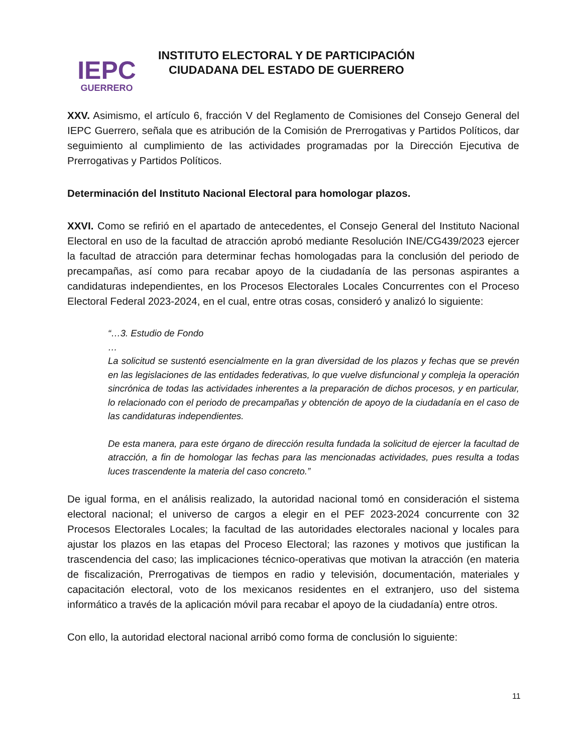IEPC
GUERRERO
INSTITUTO ELECTORAL Y DE PARTICIPACIÓN
CIUDADANA DEL ESTADO DE GUERRERO
XXV. Asimismo, el artículo 6, fracción V del Reglamento de Comisiones del Consejo General del IEPC Guerrero, señala que es atribución de la Comisión de Prerrogativas y Partidos Políticos, dar seguimiento al cumplimiento de las actividades programadas por la Dirección Ejecutiva de Prerrogativas y Partidos Políticos.
Determinación del Instituto Nacional Electoral para homologar plazos.
XXVI. Como se refirió en el apartado de antecedentes, el Consejo General del Instituto Nacional Electoral en uso de la facultad de atracción aprobó mediante Resolución INE/CG439/2023 ejercer la facultad de atracción para determinar fechas homologadas para la conclusión del periodo de precampañas, así como para recabar apoyo de la ciudadanía de las personas aspirantes a candidaturas independientes, en los Procesos Electorales Locales Concurrentes con el Proceso Electoral Federal 2023-2024, en el cual, entre otras cosas, consideró y analizó lo siguiente:
“…3. Estudio de Fondo
…
La solicitud se sustentó esencialmente en la gran diversidad de los plazos y fechas que se prevén en las legislaciones de las entidades federativas, lo que vuelve disfuncional y compleja la operación sincrónica de todas las actividades inherentes a la preparación de dichos procesos, y en particular, lo relacionado con el periodo de precampañas y obtención de apoyo de la ciudadanía en el caso de las candidaturas independientes.
De esta manera, para este órgano de dirección resulta fundada la solicitud de ejercer la facultad de atracción, a fin de homologar las fechas para las mencionadas actividades, pues resulta a todas luces trascendente la materia del caso concreto.”
De igual forma, en el análisis realizado, la autoridad nacional tomó en consideración el sistema electoral nacional; el universo de cargos a elegir en el PEF 2023-2024 concurrente con 32 Procesos Electorales Locales; la facultad de las autoridades electorales nacional y locales para ajustar los plazos en las etapas del Proceso Electoral; las razones y motivos que justifican la trascendencia del caso; las implicaciones técnico-operativas que motivan la atracción (en materia de fiscalización, Prerrogativas de tiempos en radio y televisión, documentación, materiales y capacitación electoral, voto de los mexicanos residentes en el extranjero, uso del sistema informático a través de la aplicación móvil para recabar el apoyo de la ciudadanía) entre otros.
Con ello, la autoridad electoral nacional arribó como forma de conclusión lo siguiente:
11